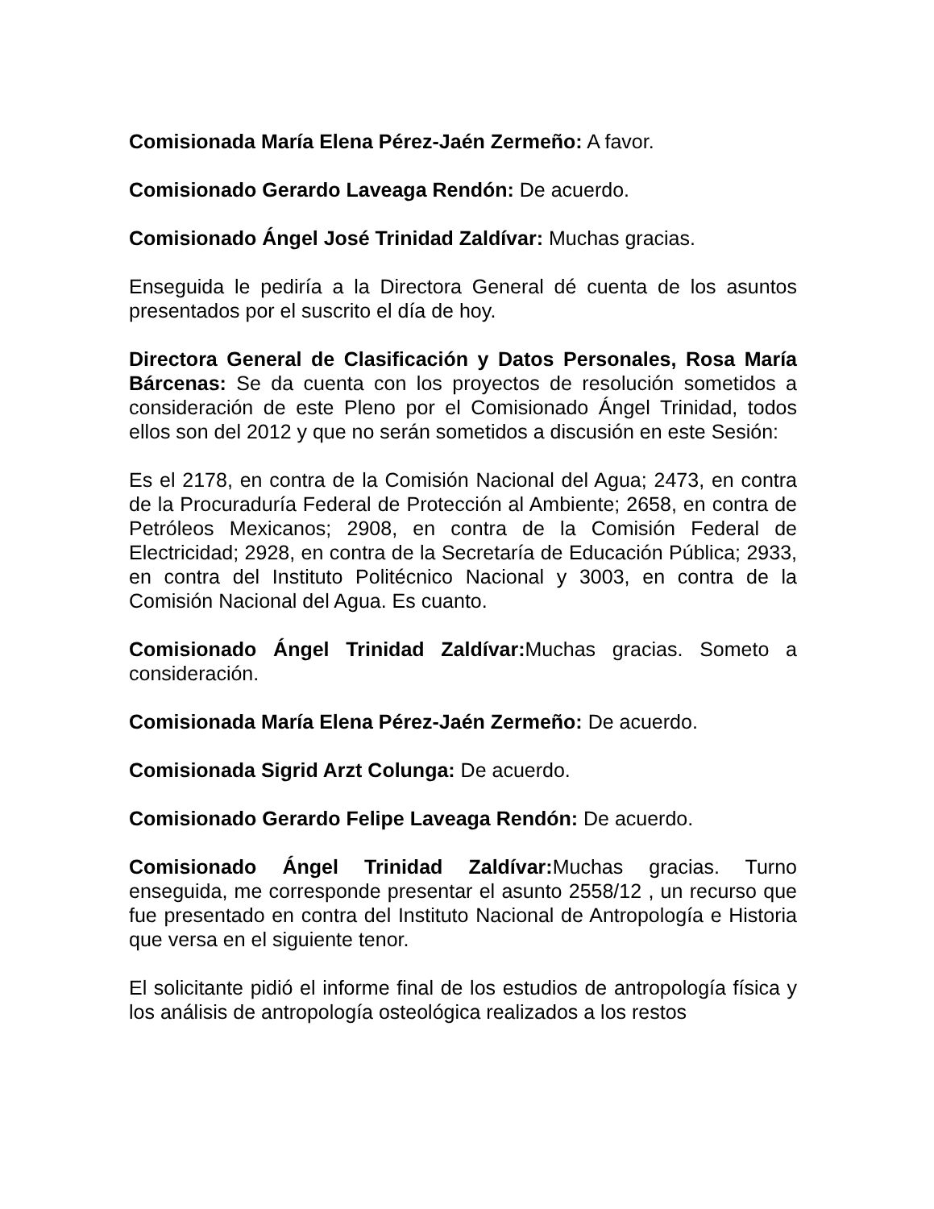Comisionada María Elena Pérez-Jaén Zermeño: A favor.
Comisionado Gerardo Laveaga Rendón: De acuerdo.
Comisionado Ángel José Trinidad Zaldívar: Muchas gracias.
Enseguida le pediría a la Directora General dé cuenta de los asuntos presentados por el suscrito el día de hoy.
Directora General de Clasificación y Datos Personales, Rosa María Bárcenas: Se da cuenta con los proyectos de resolución sometidos a consideración de este Pleno por el Comisionado Ángel Trinidad, todos ellos son del 2012 y que no serán sometidos a discusión en este Sesión:
Es el 2178, en contra de la Comisión Nacional del Agua; 2473, en contra de la Procuraduría Federal de Protección al Ambiente; 2658, en contra de Petróleos Mexicanos; 2908, en contra de la Comisión Federal de Electricidad; 2928, en contra de la Secretaría de Educación Pública; 2933, en contra del Instituto Politécnico Nacional y 3003, en contra de la Comisión Nacional del Agua. Es cuanto.
Comisionado Ángel Trinidad Zaldívar: Muchas gracias. Someto a consideración.
Comisionada María Elena Pérez-Jaén Zermeño: De acuerdo.
Comisionada Sigrid Arzt Colunga: De acuerdo.
Comisionado Gerardo Felipe Laveaga Rendón: De acuerdo.
Comisionado Ángel Trinidad Zaldívar: Muchas gracias. Turno enseguida, me corresponde presentar el asunto 2558/12 , un recurso que fue presentado en contra del Instituto Nacional de Antropología e Historia que versa en el siguiente tenor.
El solicitante pidió el informe final de los estudios de antropología física y los análisis de antropología osteológica realizados a los restos